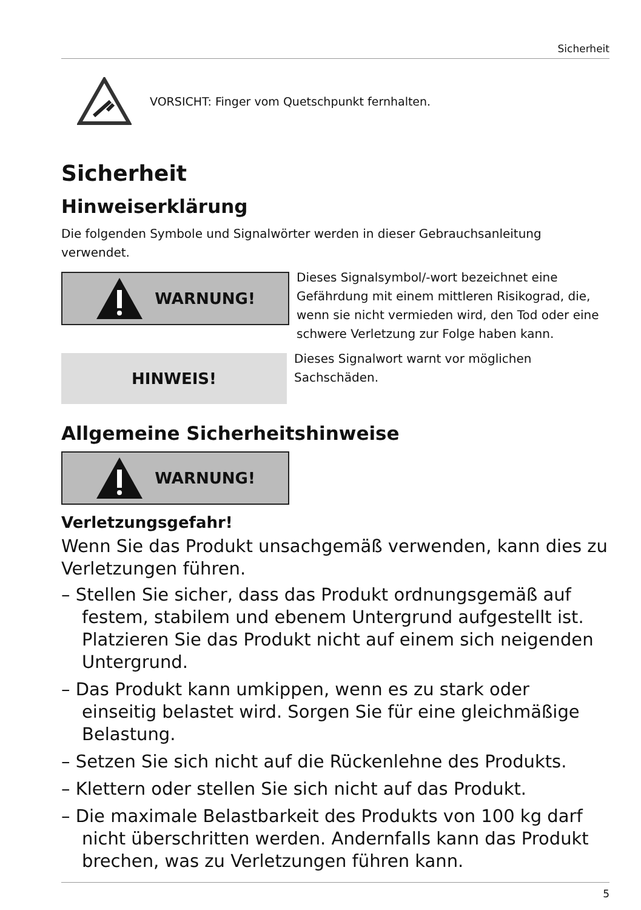Sicherheit
VORSICHT: Finger vom Quetschpunkt fernhalten.
Sicherheit
Hinweiserklärung
Die folgenden Symbole und Signalwörter werden in dieser Gebrauchsanleitung verwendet.
WARNUNG!
Dieses Signalsymbol/-wort bezeichnet eine Gefährdung mit einem mittleren Risikograd, die, wenn sie nicht vermieden wird, den Tod oder eine schwere Verletzung zur Folge haben kann.
HINWEIS!
Dieses Signalwort warnt vor möglichen Sachschäden.
Allgemeine Sicherheitshinweise
WARNUNG!
Verletzungsgefahr!
Wenn Sie das Produkt unsachgemäß verwenden, kann dies zu Verletzungen führen.
– Stellen Sie sicher, dass das Produkt ordnungsgemäß auf festem, stabilem und ebenem Untergrund aufgestellt ist. Platzieren Sie das Produkt nicht auf einem sich neigenden Untergrund.
– Das Produkt kann umkippen, wenn es zu stark oder einseitig belastet wird. Sorgen Sie für eine gleichmäßige Belastung.
– Setzen Sie sich nicht auf die Rückenlehne des Produkts.
– Klettern oder stellen Sie sich nicht auf das Produkt.
– Die maximale Belastbarkeit des Produkts von 100 kg darf nicht überschritten werden. Andernfalls kann das Produkt brechen, was zu Verletzungen führen kann.
5